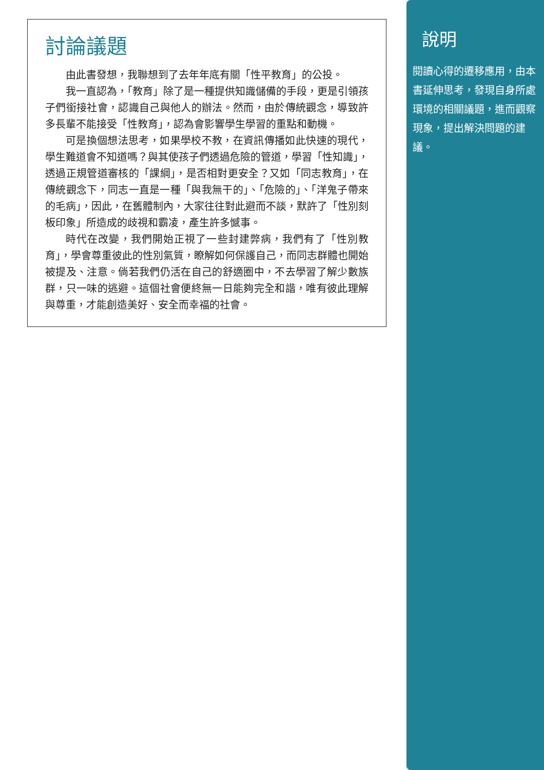討論議題
由此書發想，我聯想到了去年年底有關「性平教育」的公投。
我一直認為，「教育」除了是一種提供知識儲備的手段，更是引領孩子們銜接社會，認識自己與他人的辦法。然而，由於傳統觀念，導致許多長輩不能接受「性教育」，認為會影響學生學習的重點和動機。
可是換個想法思考，如果學校不教，在資訊傳播如此快速的現代，學生難道會不知道嗎？與其使孩子們透過危險的管道，學習「性知識」，透過正規管道審核的「課綱」，是否相對更安全？又如「同志教育」，在傳統觀念下，同志一直是一種「與我無干的」、「危險的」、「洋鬼子帶來的毛病」，因此，在舊體制內，大家往往對此避而不談，默許了「性別刻板印象」所造成的歧視和霸凌，產生許多憾事。
時代在改變，我們開始正視了一些封建弊病，我們有了「性別教育」，學會尊重彼此的性別氣質，瞭解如何保護自己，而同志群體也開始被提及、注意。倘若我們仍活在自己的舒適圈中，不去學習了解少數族群，只一味的逃避。這個社會便終無一日能夠完全和諧，唯有彼此理解與尊重，才能創造美好、安全而幸福的社會。
說明
閱讀心得的遷移應用，由本書延伸思考，發現自身所處環境的相關議題，進而觀察現象，提出解決問題的建議。